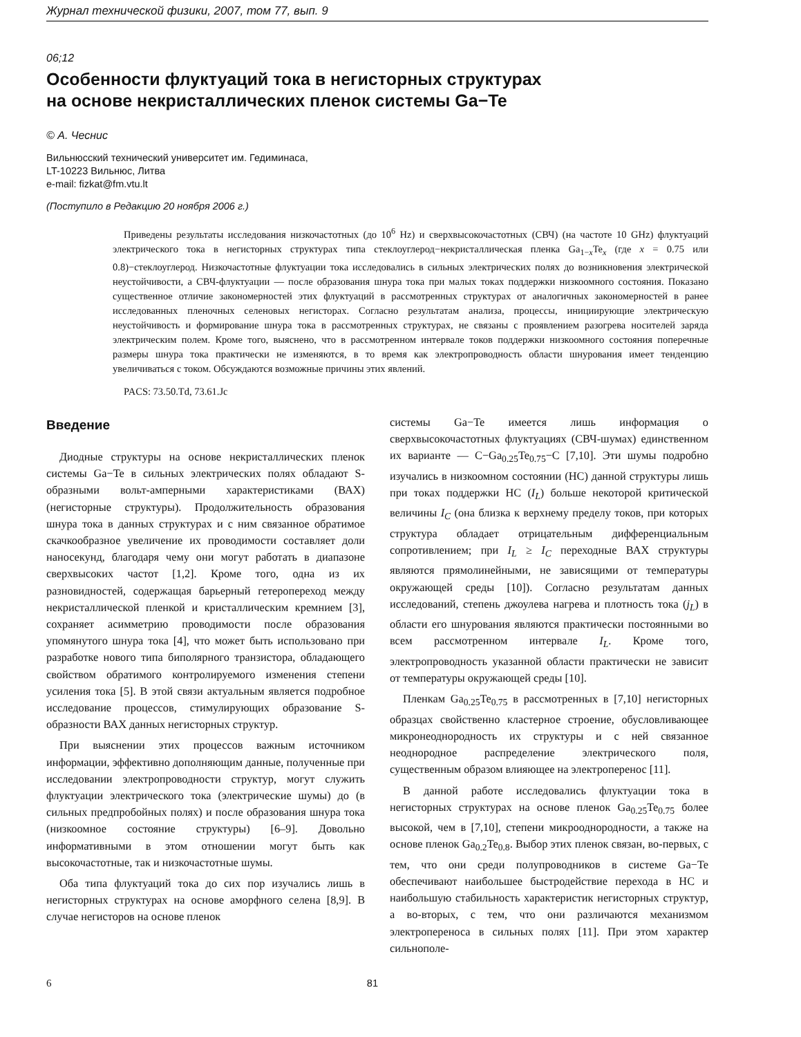Журнал технической физики, 2007, том 77, вып. 9
06;12
Особенности флуктуаций тока в негисторных структурах
на основе некристаллических пленок системы Ga−Te
© А. Чеснис
Вильнюсский технический университет им. Гедиминаса,
LT-10223 Вильнюс, Литва
e-mail: fizkat@fm.vtu.lt
(Поступило в Редакцию 20 ноября 2006 г.)
Приведены результаты исследования низкочастотных (до 10<sup>6</sup> Hz) и сверхвысокочастотных (СВЧ) (на частоте 10 GHz) флуктуаций электрического тока в негисторных структурах типа стеклоуглерод−некристаллическая пленка Ga<sub>1−x</sub>Te<sub>x</sub> (где x = 0.75 или 0.8)−стеклоуглерод. Низкочастотные флуктуации тока исследовались в сильных электрических полях до возникновения электрической неустойчивости, а СВЧ-флуктуации — после образования шнура тока при малых токах поддержки низкоомного состояния. Показано существенное отличие закономерностей этих флуктуаций в рассмотренных структурах от аналогичных закономерностей в ранее исследованных пленочных селеновых негисторах. Согласно результатам анализа, процессы, инициирующие электрическую неустойчивость и формирование шнура тока в рассмотренных структурах, не связаны с проявлением разогрева носителей заряда электрическим полем. Кроме того, выяснено, что в рассмотренном интервале токов поддержки низкоомного состояния поперечные размеры шнура тока практически не изменяются, в то время как электропроводность области шнурования имеет тенденцию увеличиваться с током. Обсуждаются возможные причины этих явлений.
PACS: 73.50.Td, 73.61.Jc
Введение
Диодные структуры на основе некристаллических пленок системы Ga−Te в сильных электрических полях обладают S-образными вольт-амперными характеристиками (ВАХ) (негисторные структуры). Продолжительность образования шнура тока в данных структурах и с ним связанное обратимое скачкообразное увеличение их проводимости составляет доли наносекунд, благодаря чему они могут работать в диапазоне сверхвысоких частот [1,2]. Кроме того, одна из их разновидностей, содержащая барьерный гетеропереход между некристаллической пленкой и кристаллическим кремнием [3], сохраняет асимметрию проводимости после образования упомянутого шнура тока [4], что может быть использовано при разработке нового типа биполярного транзистора, обладающего свойством обратимого контролируемого изменения степени усиления тока [5]. В этой связи актуальным является подробное исследование процессов, стимулирующих образование S-образности ВАХ данных негисторных структур.
При выяснении этих процессов важным источником информации, эффективно дополняющим данные, полученные при исследовании электропроводности структур, могут служить флуктуации электрического тока (электрические шумы) до (в сильных предпробойных полях) и после образования шнура тока (низкоомное состояние структуры) [6–9]. Довольно информативными в этом отношении могут быть как высокочастотные, так и низкочастотные шумы.
Оба типа флуктуаций тока до сих пор изучались лишь в негисторных структурах на основе аморфного селена [8,9]. В случае негисторов на основе пленок
системы Ga−Te имеется лишь информация о сверхвысокочастотных флуктуациях (СВЧ-шумах) единственном их варианте — C−Ga<sub>0.25</sub>Te<sub>0.75</sub>−C [7,10]. Эти шумы подробно изучались в низкоомном состоянии (НС) данной структуры лишь при токах поддержки НС (I<sub>L</sub>) больше некоторой критической величины I<sub>C</sub> (она близка к верхнему пределу токов, при которых структура обладает отрицательным дифференциальным сопротивлением; при I<sub>L</sub> ≥ I<sub>C</sub> переходные ВАХ структуры являются прямолинейными, не зависящими от температуры окружающей среды [10]). Согласно результатам данных исследований, степень джоулева нагрева и плотность тока (j<sub>L</sub>) в области его шнурования являются практически постоянными во всем рассмотренном интервале I<sub>L</sub>. Кроме того, электропроводность указанной области практически не зависит от температуры окружающей среды [10].
Пленкам Ga<sub>0.25</sub>Te<sub>0.75</sub> в рассмотренных в [7,10] негисторных образцах свойственно кластерное строение, обусловливающее микронеоднородность их структуры и с ней связанное неоднородное распределение электрического поля, существенным образом влияющее на электроперенос [11].
В данной работе исследовались флуктуации тока в негисторных структурах на основе пленок Ga<sub>0.25</sub>Te<sub>0.75</sub> более высокой, чем в [7,10], степени микрооднородности, а также на основе пленок Ga<sub>0.2</sub>Te<sub>0.8</sub>. Выбор этих пленок связан, во-первых, с тем, что они среди полупроводников в системе Ga−Te обеспечивают наибольшее быстродействие перехода в НС и наибольшую стабильность характеристик негисторных структур, а во-вторых, с тем, что они различаются механизмом электропереноса в сильных полях [11]. При этом характер сильнополе-
6 81